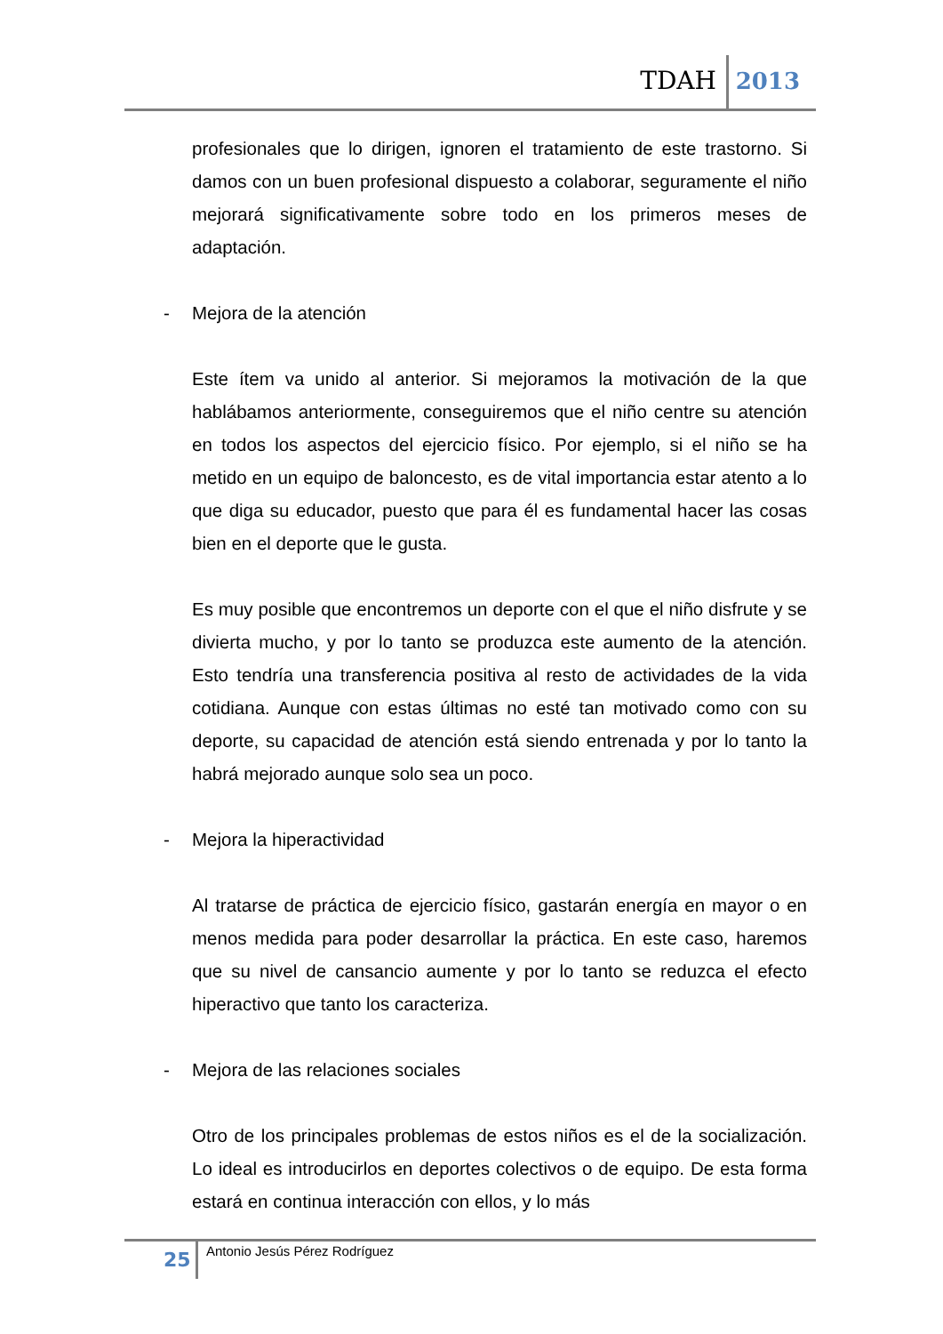TDAH 2013
profesionales que lo dirigen, ignoren el tratamiento de este trastorno. Si damos con un buen profesional dispuesto a colaborar, seguramente el niño mejorará significativamente sobre todo en los primeros meses de adaptación.
- Mejora de la atención
Este ítem va unido al anterior. Si mejoramos la motivación de la que hablábamos anteriormente, conseguiremos que el niño centre su atención en todos los aspectos del ejercicio físico. Por ejemplo, si el niño se ha metido en un equipo de baloncesto, es de vital importancia estar atento a lo que diga su educador, puesto que para él es fundamental hacer las cosas bien en el deporte que le gusta.
Es muy posible que encontremos un deporte con el que el niño disfrute y se divierta mucho, y por lo tanto se produzca este aumento de la atención. Esto tendría una transferencia positiva al resto de actividades de la vida cotidiana. Aunque con estas últimas no esté tan motivado como con su deporte, su capacidad de atención está siendo entrenada y por lo tanto la habrá mejorado aunque solo sea un poco.
- Mejora la hiperactividad
Al tratarse de práctica de ejercicio físico, gastarán energía en mayor o en menos medida para poder desarrollar la práctica. En este caso, haremos que su nivel de cansancio aumente y por lo tanto se reduzca el efecto hiperactivo que tanto los caracteriza.
- Mejora de las relaciones sociales
Otro de los principales problemas de estos niños es el de la socialización. Lo ideal es introducirlos en deportes colectivos o de equipo. De esta forma estará en continua interacción con ellos, y lo más
25 Antonio Jesús Pérez Rodríguez